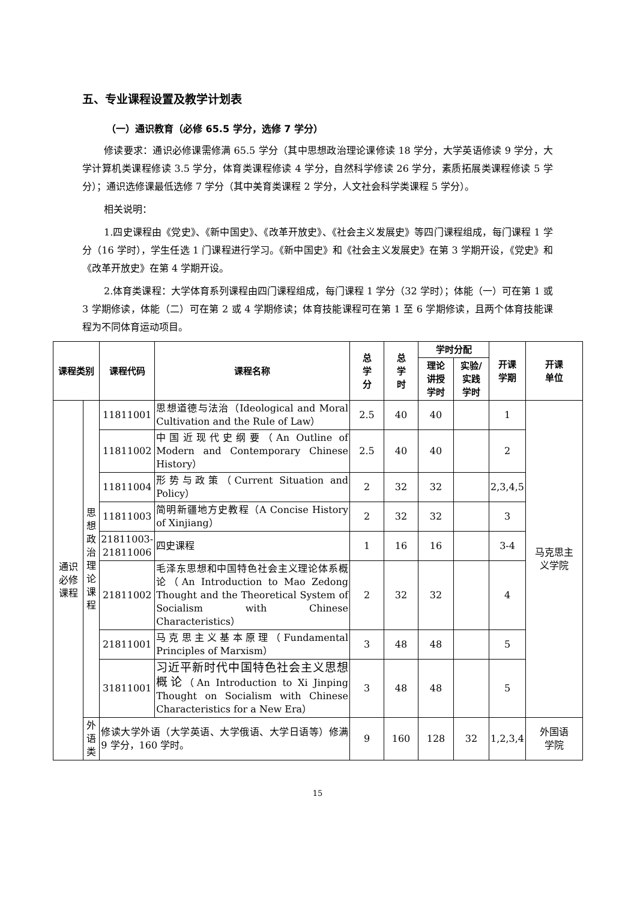五、专业课程设置及教学计划表
（一）通识教育（必修 65.5 学分，选修 7 学分）
修读要求：通识必修课需修满 65.5 学分（其中思想政治理论课修读 18 学分，大学英语修读 9 学分，大学计算机类课程修读 3.5 学分，体育类课程修读 4 学分，自然科学修读 26 学分，素质拓展类课程修读 5 学分）；通识选修课最低选修 7 学分（其中美育类课程 2 学分，人文社会科学类课程 5 学分）。
相关说明：
1.四史课程由《党史》、《新中国史》、《改革开放史》、《社会主义发展史》等四门课程组成，每门课程 1 学分（16 学时），学生任选 1 门课程进行学习。《新中国史》和《社会主义发展史》在第 3 学期开设，《党史》和《改革开放史》在第 4 学期开设。
2.体育类课程：大学体育系列课程由四门课程组成，每门课程 1 学分（32 学时）；体能（一）可在第 1 或 3 学期修读，体能（二）可在第 2 或 4 学期修读；体育技能课程可在第 1 至 6 学期修读，且两个体育技能课程为不同体育运动项目。
| 课程类别 | | 课程代码 | 课程名称 | 总 学 分 | 总 学 时 | 学时分配 | | 开课 学期 | 开课 单位 |
| --- | --- | --- | --- | --- | --- | --- | --- | --- | --- |
| | | | | | | 理论 讲授 学时 | 实验/ 实践 学时 | | |
| 通识 必修 课程 | 思想 政治 理论 课程 | 11811001 | 思想道德与法治（Ideological and Moral Cultivation and the Rule of Law） | 2.5 | 40 | 40 | | 1 | 马克思主 义学院 |
| | | 11811002 | 中国近现代史纲要（An Outline of Modern and Contemporary Chinese History） | 2.5 | 40 | 40 | | 2 | |
| | | 11811004 | 形势与政策（Current Situation and Policy） | 2 | 32 | 32 | | 2,3,4,5 | |
| | | 11811003 | 简明新疆地方史教程（A Concise History of Xinjiang） | 2 | 32 | 32 | | 3 | |
| | | 21811003- 21811006 | 四史课程 | 1 | 16 | 16 | | 3-4 | |
| | | 21811002 | 毛泽东思想和中国特色社会主义理论体系概论（An Introduction to Mao Zedong Thought and the Theoretical System of Socialism with Chinese Characteristics） | 2 | 32 | 32 | | 4 | |
| | | 21811001 | 马克思主义基本原理（Fundamental Principles of Marxism） | 3 | 48 | 48 | | 5 | |
| | | 31811001 | 习近平新时代中国特色社会主义思想概论 （An Introduction to Xi Jinping Thought on Socialism with Chinese Characteristics for a New Era） | 3 | 48 | 48 | | 5 | |
| | 外语 类 | 修读大学外语（大学英语、大学俄语、大学日语等）修满 9 学分，160 学时。 | | 9 | 160 | 128 | 32 | 1,2,3,4 | 外国语 学院 |
15